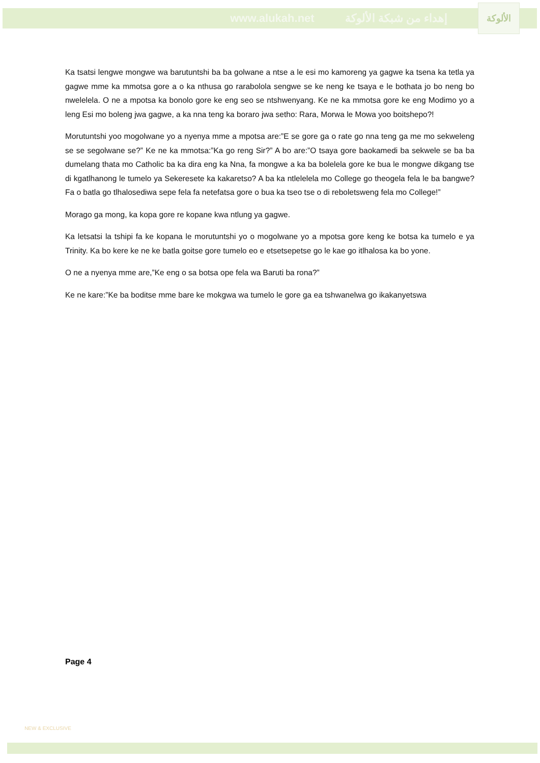www.alukah.net إهداء من شبكة الألوكة
الألوكة
Ka tsatsi lengwe mongwe wa barutuntshi ba ba golwane a ntse a le esi mo kamoreng ya gagwe ka tsena ka tetla ya gagwe mme ka mmotsa gore a o ka nthusa go rarabolola sengwe se ke neng ke tsaya e le bothata jo bo neng bo nwelelela. O ne a mpotsa ka bonolo gore ke eng seo se ntshwenyang. Ke ne ka mmotsa gore ke eng Modimo yo a leng Esi mo boleng jwa gagwe, a ka nna teng ka boraro jwa setho: Rara, Morwa le Mowa yoo boitshepo?!
Morutuntshi yoo mogolwane yo a nyenya mme a mpotsa are:”E se gore ga o rate go nna teng ga me mo sekweleng se se segolwane se?” Ke ne ka mmotsa:”Ka go reng Sir?” A bo are:”O tsaya gore baokamedi ba sekwele se ba ba dumelang thata mo Catholic ba ka dira eng ka Nna, fa mongwe a ka ba bolelela gore ke bua le mongwe dikgang tse di kgatlhanong le tumelo ya Sekeresete ka kakaretso? A ba ka ntlelelela mo College go theogela fela le ba bangwe? Fa o batla go tlhalosediwa sepe fela fa netefatsa gore o bua ka tseo tse o di reboletsweng fela mo College!”
Morago ga mong, ka kopa gore re kopane kwa ntlung ya gagwe.
Ka letsatsi la tshipi fa ke kopana le morutuntshi yo o mogolwane yo a mpotsa gore keng ke botsa ka tumelo e ya Trinity. Ka bo kere ke ne ke batla goitse gore tumelo eo e etsetsepetse go le kae go itlhalosa ka bo yone.
O ne a nyenya mme are,”Ke eng o sa botsa ope fela wa Baruti ba rona?”
Ke ne kare:”Ke ba boditse mme bare ke mokgwa wa tumelo le gore ga ea tshwanelwa go ikakanyetswa
Page 4
NEW & EXCLUSIVE